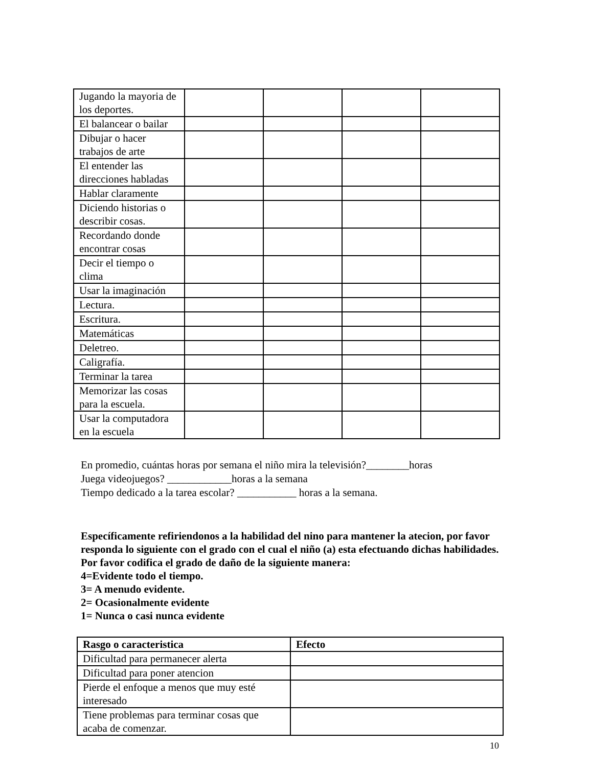| Jugando la mayoria de los deportes. | | | | |
| El balancear o bailar | | | | |
| Dibujar o hacer trabajos de arte | | | | |
| El entender las direcciones habladas | | | | |
| Hablar claramente | | | | |
| Diciendo historias o describir cosas. | | | | |
| Recordando donde encontrar cosas | | | | |
| Decir el tiempo o clima | | | | |
| Usar la imaginación | | | | |
| Lectura. | | | | |
| Escritura. | | | | |
| Matemáticas | | | | |
| Deletreo. | | | | |
| Caligrafía. | | | | |
| Terminar la tarea | | | | |
| Memorizar las cosas para la escuela. | | | | |
| Usar la computadora en la escuela | | | | |
En promedio, cuántas horas por semana el niño mira la televisión?________horas
Juega videojuegos? ____________horas a la semana
Tiempo dedicado a la tarea escolar? ___________ horas a la semana.
Específicamente refiriendonos a la habilidad del nino para mantener la atecion, por favor responda lo siguiente con el grado con el cual el niño (a) esta efectuando dichas habilidades. Por favor codifica el grado de daño de la siguiente manera:
4=Evidente todo el tiempo.
3= A menudo evidente.
2= Ocasionalmente evidente
1= Nunca o casi nunca evidente
| Rasgo o caracteristica | Efecto |
| --- | --- |
| Dificultad para permanecer alerta | |
| Dificultad para poner atencion | |
| Pierde el enfoque a menos que muy esté interesado | |
| Tiene problemas para terminar cosas que acaba de comenzar. | |
10